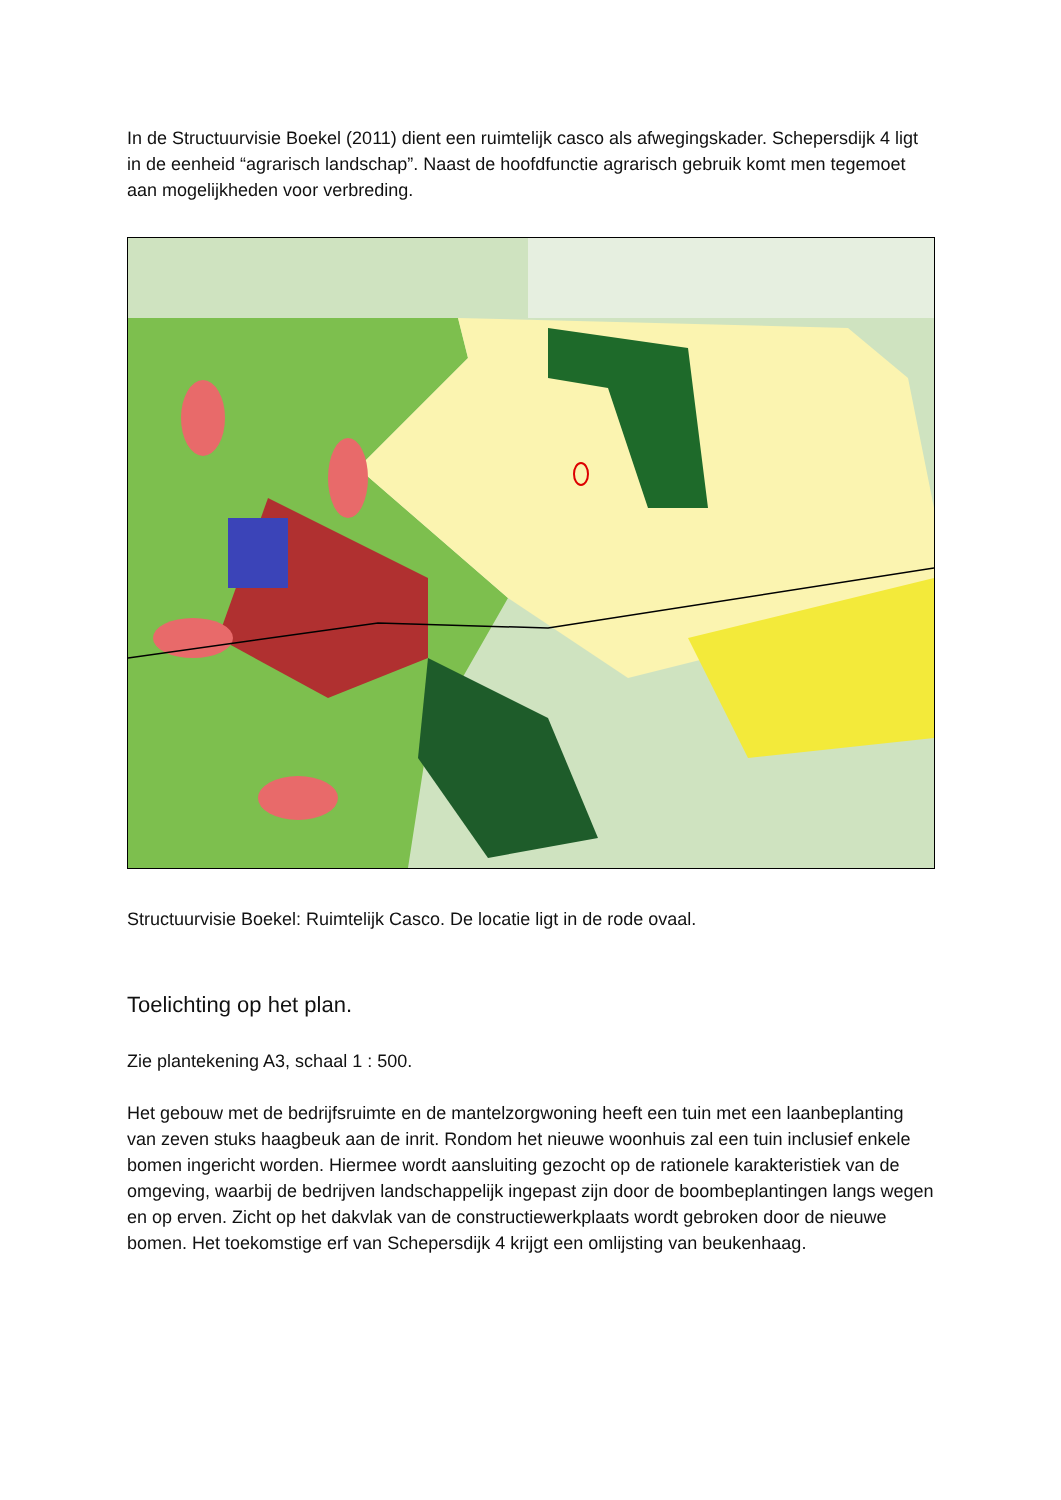In de Structuurvisie Boekel (2011) dient een ruimtelijk casco als afwegingskader. Schepersdijk 4 ligt in de eenheid “agrarisch landschap”. Naast de hoofdfunctie agrarisch gebruik komt men tegemoet aan mogelijkheden voor verbreding.
Structuurvisie Boekel: Ruimtelijk Casco. De locatie ligt in de rode ovaal.
Toelichting op het plan.
Zie plantekening A3, schaal 1 : 500.
Het gebouw met de bedrijfsruimte en de mantelzorgwoning heeft een tuin met een laanbeplanting van zeven stuks haagbeuk aan de inrit. Rondom het nieuwe woonhuis zal een tuin inclusief enkele bomen ingericht worden. Hiermee wordt aansluiting gezocht op de rationele karakteristiek van de omgeving, waarbij de bedrijven landschappelijk ingepast zijn door de boombeplantingen langs wegen en op erven. Zicht op het dakvlak van de constructiewerkplaats wordt gebroken door de nieuwe bomen. Het toekomstige erf van Schepersdijk 4 krijgt een omlijsting van beukenhaag.